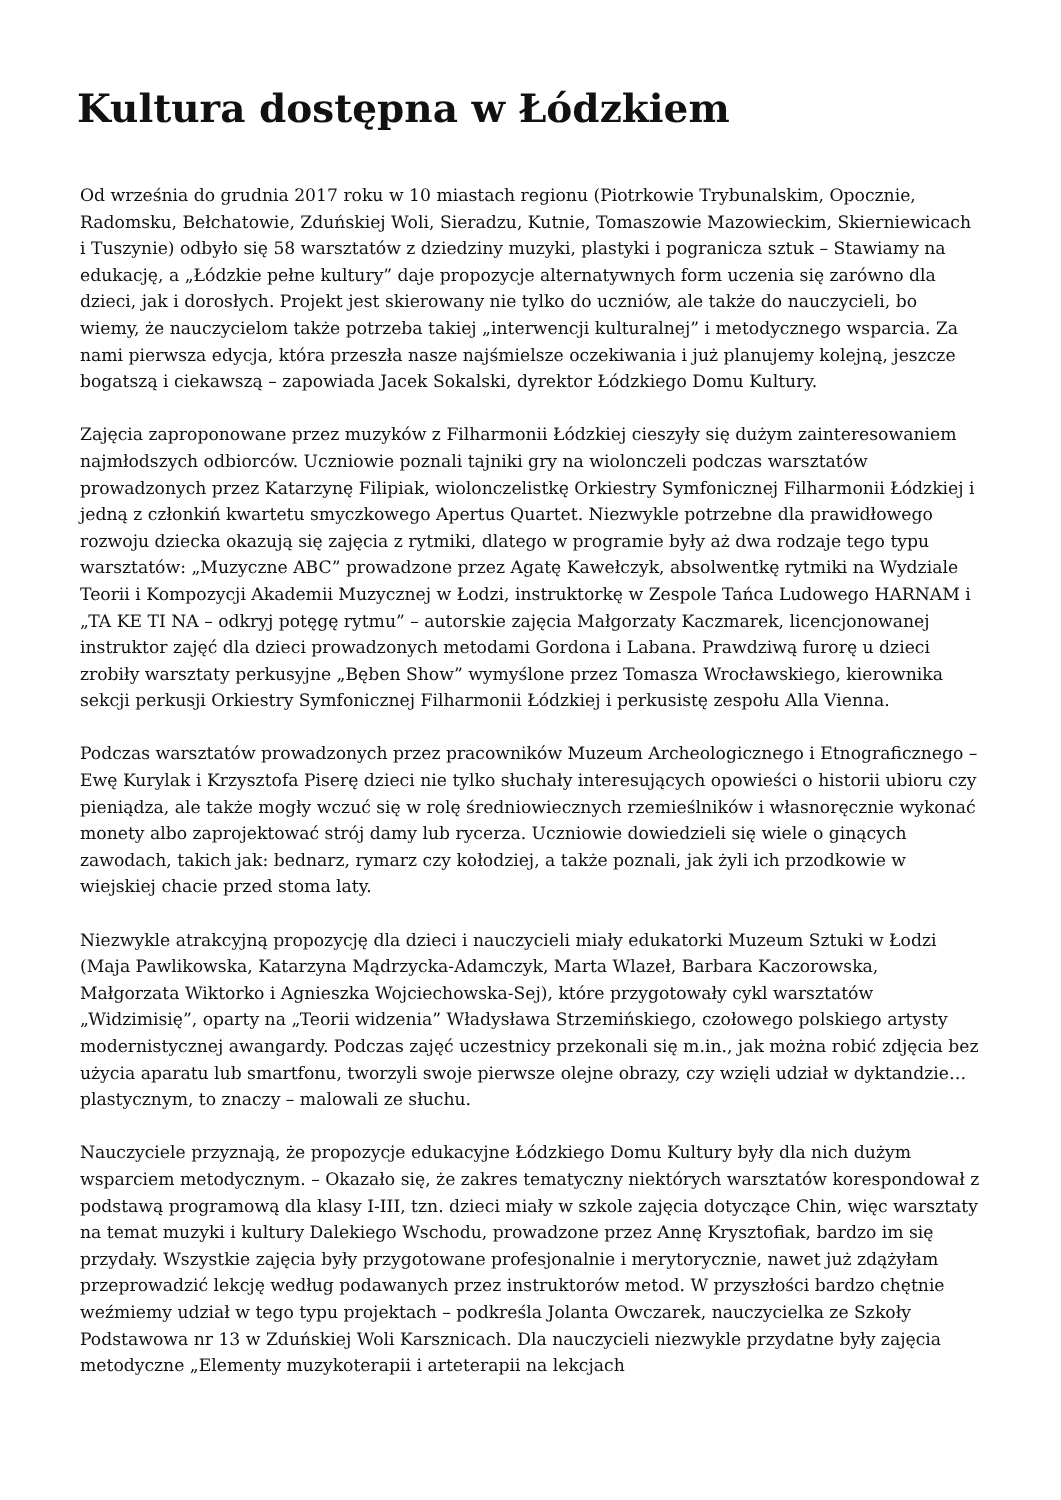Kultura dostępna w Łódzkiem
Od września do grudnia 2017 roku w 10 miastach regionu (Piotrkowie Trybunalskim, Opocznie, Radomsku, Bełchatowie, Zduńskiej Woli, Sieradzu, Kutnie, Tomaszowie Mazowieckim, Skierniewicach i Tuszynie) odbyło się 58 warsztatów z dziedziny muzyki, plastyki i pogranicza sztuk – Stawiamy na edukację, a „Łódzkie pełne kultury” daje propozycje alternatywnych form uczenia się zarówno dla dzieci, jak i dorosłych. Projekt jest skierowany nie tylko do uczniów, ale także do nauczycieli, bo wiemy, że nauczycielom także potrzeba takiej „interwencji kulturalnej” i metodycznego wsparcia. Za nami pierwsza edycja, która przeszła nasze najśmielsze oczekiwania i już planujemy kolejną, jeszcze bogatszą i ciekawszą – zapowiada Jacek Sokalski, dyrektor Łódzkiego Domu Kultury.
Zajęcia zaproponowane przez muzyków z Filharmonii Łódzkiej cieszyły się dużym zainteresowaniem najmłodszych odbiorców. Uczniowie poznali tajniki gry na wiolonczeli podczas warsztatów prowadzonych przez Katarzynę Filipiak, wiolonczelistkę Orkiestry Symfonicznej Filharmonii Łódzkiej i jedną z członkiń kwartetu smyczkowego Apertus Quartet. Niezwykle potrzebne dla prawidłowego rozwoju dziecka okazują się zajęcia z rytmiki, dlatego w programie były aż dwa rodzaje tego typu warsztatów: „Muzyczne ABC” prowadzone przez Agatę Kawełczyk, absolwentkę rytmiki na Wydziale Teorii i Kompozycji Akademii Muzycznej w Łodzi, instruktorkę w Zespole Tańca Ludowego HARNAM i „TA KE TI NA – odkryj potęgę rytmu” – autorskie zajęcia Małgorzaty Kaczmarek, licencjonowanej instruktor zajęć dla dzieci prowadzonych metodami Gordona i Labana. Prawdziwą furorę u dzieci zrobiły warsztaty perkusyjne „Bęben Show” wymyślone przez Tomasza Wrocławskiego, kierownika sekcji perkusji Orkiestry Symfonicznej Filharmonii Łódzkiej i perkusistę zespołu Alla Vienna.
Podczas warsztatów prowadzonych przez pracowników Muzeum Archeologicznego i Etnograficznego – Ewę Kurylak i Krzysztofa Piserę dzieci nie tylko słuchały interesujących opowieści o historii ubioru czy pieniądza, ale także mogły wczuć się w rolę średniowiecznych rzemieślników i własnoręcznie wykonać monety albo zaprojektować strój damy lub rycerza. Uczniowie dowiedzieli się wiele o ginących zawodach, takich jak: bednarz, rymarz czy kołodziej, a także poznali, jak żyli ich przodkowie w wiejskiej chacie przed stoma laty.
Niezwykle atrakcyjną propozycję dla dzieci i nauczycieli miały edukatorki Muzeum Sztuki w Łodzi (Maja Pawlikowska, Katarzyna Mądrzycka-Adamczyk, Marta Wlazeł, Barbara Kaczorowska, Małgorzata Wiktorko i Agnieszka Wojciechowska-Sej), które przygotowały cykl warsztatów „Widzimisię”, oparty na „Teorii widzenia” Władysława Strzemińskiego, czołowego polskiego artysty modernistycznej awangardy. Podczas zajęć uczestnicy przekonali się m.in., jak można robić zdjęcia bez użycia aparatu lub smartfonu, tworzyli swoje pierwsze olejne obrazy, czy wzięli udział w dyktandzie… plastycznym, to znaczy – malowali ze słuchu.
Nauczyciele przyznają, że propozycje edukacyjne Łódzkiego Domu Kultury były dla nich dużym wsparciem metodycznym. – Okazało się, że zakres tematyczny niektórych warsztatów korespondował z podstawą programową dla klasy I-III, tzn. dzieci miały w szkole zajęcia dotyczące Chin, więc warsztaty na temat muzyki i kultury Dalekiego Wschodu, prowadzone przez Annę Krysztofiak, bardzo im się przydały. Wszystkie zajęcia były przygotowane profesjonalnie i merytorycznie, nawet już zdążyłam przeprowadzić lekcję według podawanych przez instruktorów metod. W przyszłości bardzo chętnie weźmiemy udział w tego typu projektach – podkreśla Jolanta Owczarek, nauczycielka ze Szkoły Podstawowa nr 13 w Zduńskiej Woli Karsznicach. Dla nauczycieli niezwykle przydatne były zajęcia metodyczne „Elementy muzykoterapii i arteterapii na lekcjach